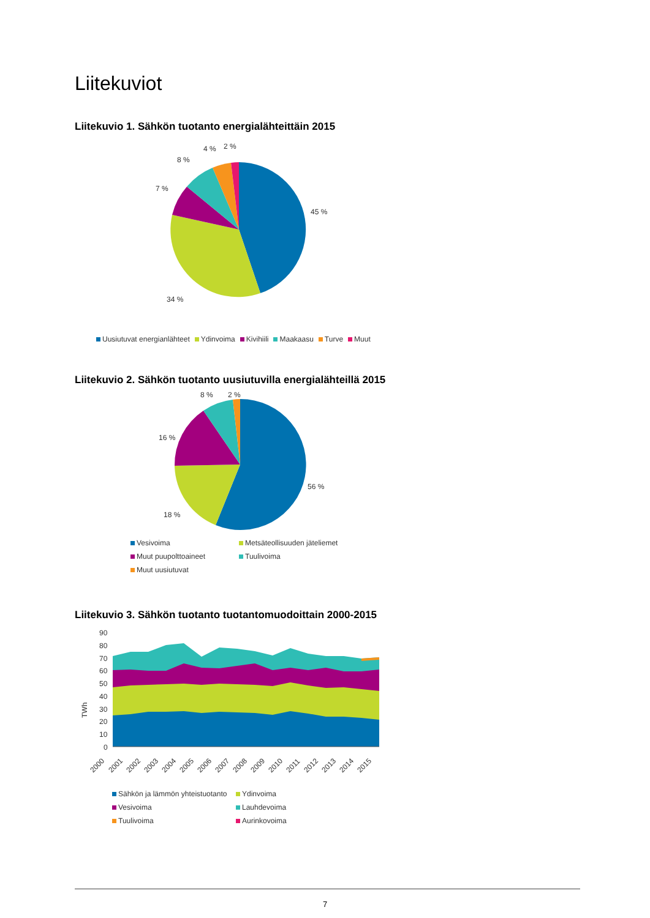Liitekuviot
Liitekuvio 1. Sähkön tuotanto energialähteittäin 2015
45 %
34 %
7 %
8 %
4 %
2 %
Uusiutuvat energianlähteet Ydinvoima Kivihiili Maakaasu Turve Muut
Liitekuvio 2. Sähkön tuotanto uusiutuvilla energialähteillä 2015
56 %
18 %
16 %
8 %
2 %
| Vesivoima | Metsäteollisuuden jäteliemet |
| Muut puupolttoaineet | Tuulivoima |
| Muut uusiutuvat | |
Liitekuvio 3. Sähkön tuotanto tuotantomuodoittain 2000-2015
90
80
70
60
50
40
30
20
10
0
TWh
2000
2001
2002
2003
2004
2005
2006
2007
2008
2009
2010
2011
2012
2013
2014
2015
| Sähkön ja lämmön yhteistuotanto | Ydinvoima |
| Vesivoima | Lauhdevoima |
| Tuulivoima | Aurinkovoima |
7